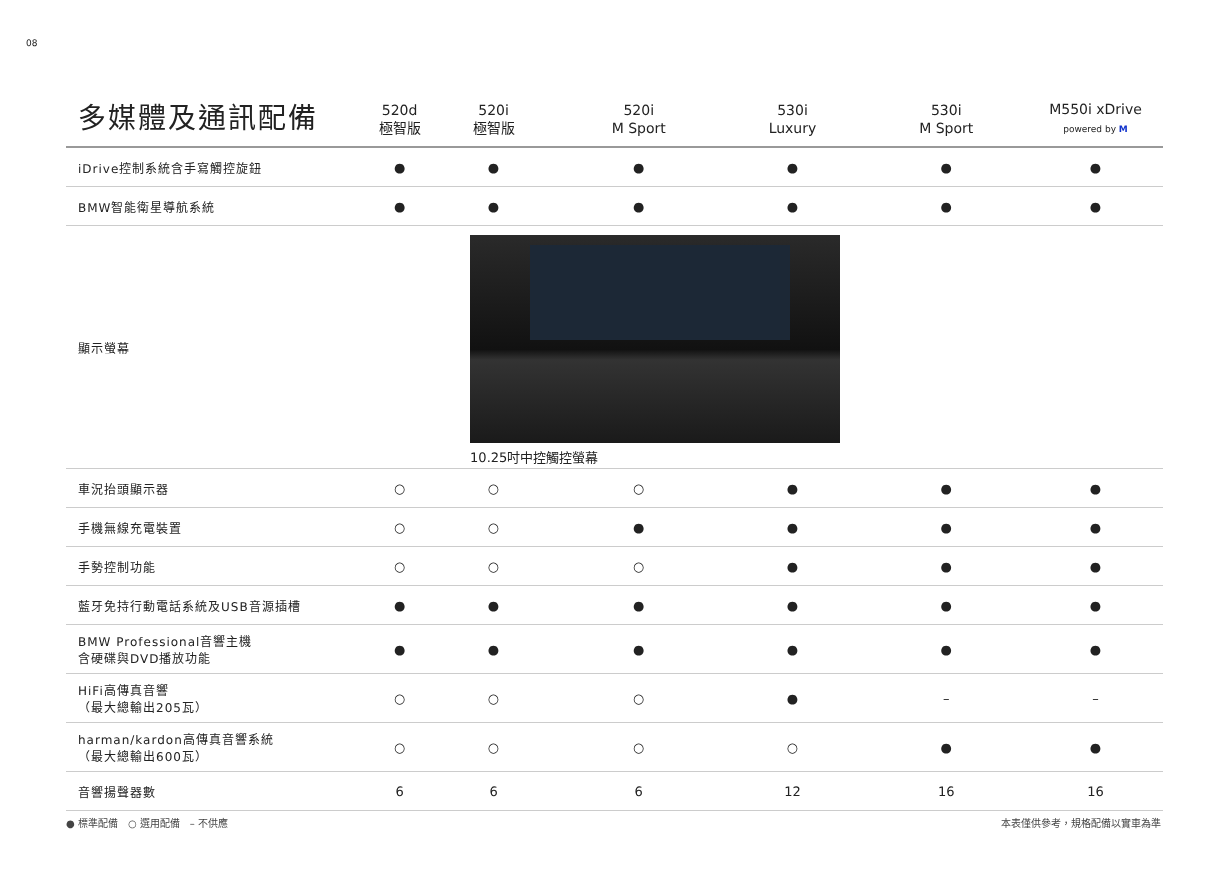08
| 多媒體及通訊配備 | 520d 極智版 | 520i 極智版 | 520i M Sport | 530i Luxury | 530i M Sport | M550i xDrive powered by M |
| --- | --- | --- | --- | --- | --- | --- |
| iDrive控制系統含手寫觸控旋鈕 | ● | ● | ● | ● | ● | ● |
| BMW智能衛星導航系統 | ● | ● | ● | ● | ● | ● |
| 顯示螢幕 | | 10.25吋中控觸控螢幕 | | | | |
| 車況抬頭顯示器 | ○ | ○ | ○ | ● | ● | ● |
| 手機無線充電裝置 | ○ | ○ | ● | ● | ● | ● |
| 手勢控制功能 | ○ | ○ | ○ | ● | ● | ● |
| 藍牙免持行動電話系統及USB音源插槽 | ● | ● | ● | ● | ● | ● |
| BMW Professional音響主機 含硬碟與DVD播放功能 | ● | ● | ● | ● | ● | ● |
| HiFi高傳真音響 （最大總輸出205瓦） | ○ | ○ | ○ | ● | – | – |
| harman/kardon高傳真音響系統 （最大總輸出600瓦） | ○ | ○ | ○ | ○ | ● | ● |
| 音響揚聲器數 | 6 | 6 | 6 | 12 | 16 | 16 |
● 標準配備　○ 選用配備　– 不供應 本表僅供參考，規格配備以實車為準